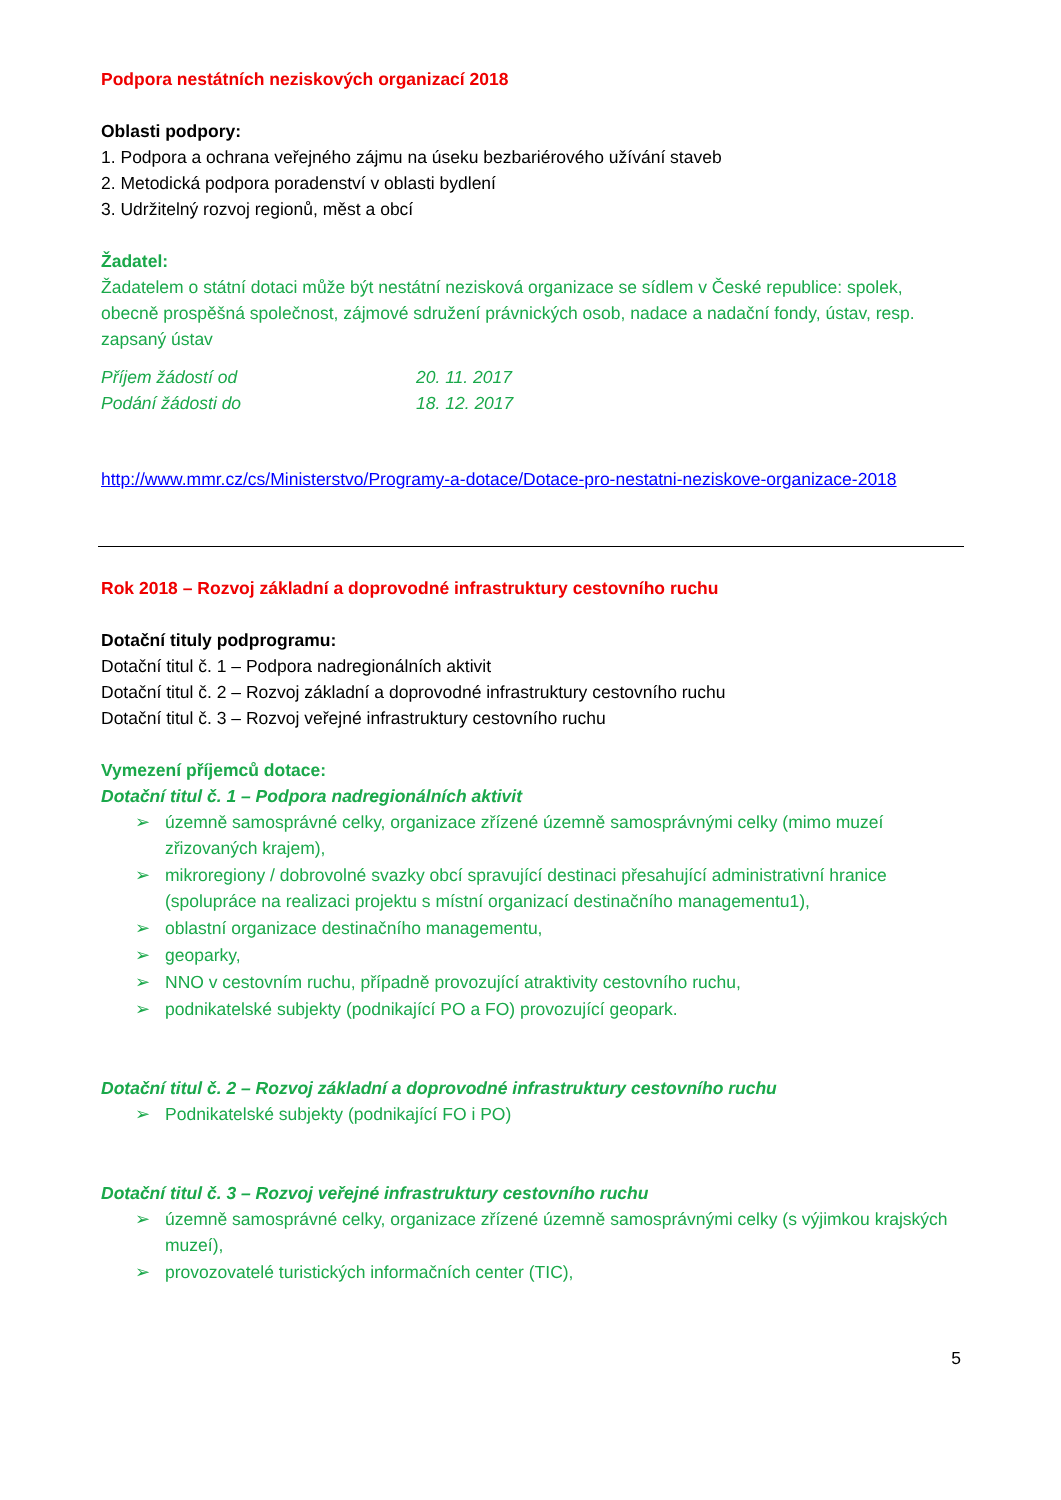Podpora nestátních neziskových organizací 2018
Oblasti podpory:
1. Podpora a ochrana veřejného zájmu na úseku bezbariérového užívání staveb
2. Metodická podpora poradenství v oblasti bydlení
3. Udržitelný rozvoj regionů, měst a obcí
Žadatel:
Žadatelem o státní dotaci může být nestátní nezisková organizace se sídlem v České republice: spolek, obecně prospěšná společnost, zájmové sdružení právnických osob, nadace a nadační fondy, ústav, resp. zapsaný ústav
Příjem žádostí od 20. 11. 2017
Podání žádosti do 18. 12. 2017
http://www.mmr.cz/cs/Ministerstvo/Programy-a-dotace/Dotace-pro-nestatni-neziskove-organizace-2018
Rok 2018 – Rozvoj základní a doprovodné infrastruktury cestovního ruchu
Dotační tituly podprogramu:
Dotační titul č. 1 – Podpora nadregionálních aktivit
Dotační titul č. 2 – Rozvoj základní a doprovodné infrastruktury cestovního ruchu
Dotační titul č. 3 – Rozvoj veřejné infrastruktury cestovního ruchu
Vymezení příjemců dotace:
Dotační titul č. 1 – Podpora nadregionálních aktivit
➢ územně samosprávné celky, organizace zřízené územně samosprávnými celky (mimo muzeí zřizovaných krajem),
➢ mikroregiony / dobrovolné svazky obcí spravující destinaci přesahující administrativní hranice (spolupráce na realizaci projektu s místní organizací destinačního managementu1),
➢ oblastní organizace destinačního managementu,
➢ geoparky,
➢ NNO v cestovním ruchu, případně provozující atraktivity cestovního ruchu,
➢ podnikatelské subjekty (podnikající PO a FO) provozující geopark.
Dotační titul č. 2 – Rozvoj základní a doprovodné infrastruktury cestovního ruchu
➢ Podnikatelské subjekty (podnikající FO i PO)
Dotační titul č. 3 – Rozvoj veřejné infrastruktury cestovního ruchu
➢ územně samosprávné celky, organizace zřízené územně samosprávnými celky (s výjimkou krajských muzeí),
➢ provozovatelé turistických informačních center (TIC),
5